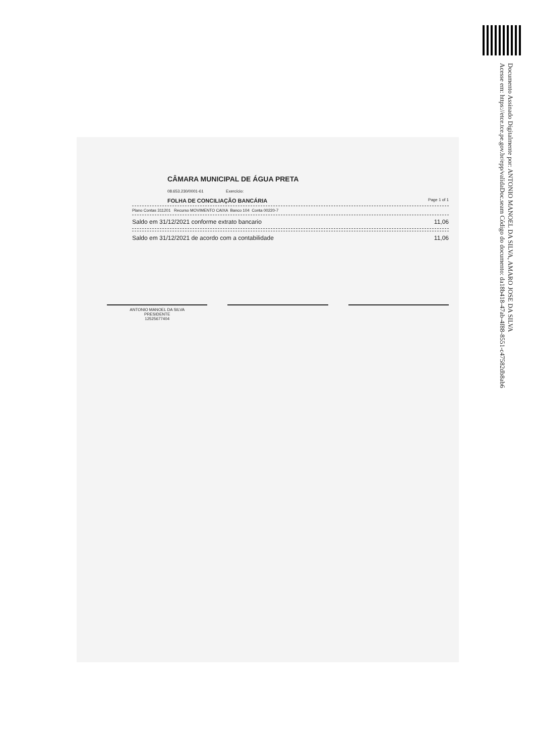Documento Assinado Digitalmente por: ANTONIO MANOEL DA SILVA, AMARO JOSE DA SILVA
Acesse em: https://etce.tce.pe.gov.br/epp/validaDoc.seam Código do documento: da18b418-47ab-4f88-8551-c47582db8ab6
CÂMARA MUNICIPAL DE ÁGUA PRETA
08.653.230/0001-61 Exercício:
FOLHA DE CONCILIAÇÃO BANCÁRIA Page 1 of 1
Plano Contas 311201 Recurso MOVIMENTO CAIXA Banco 104 Conta 00220-7
Saldo em 31/12/2021 conforme extrato bancario 11,06
Saldo em 31/12/2021 de acordo com a contabilidade 11,06
ANTONIO MANOEL DA SILVA
PRESIDENTE
12525677404